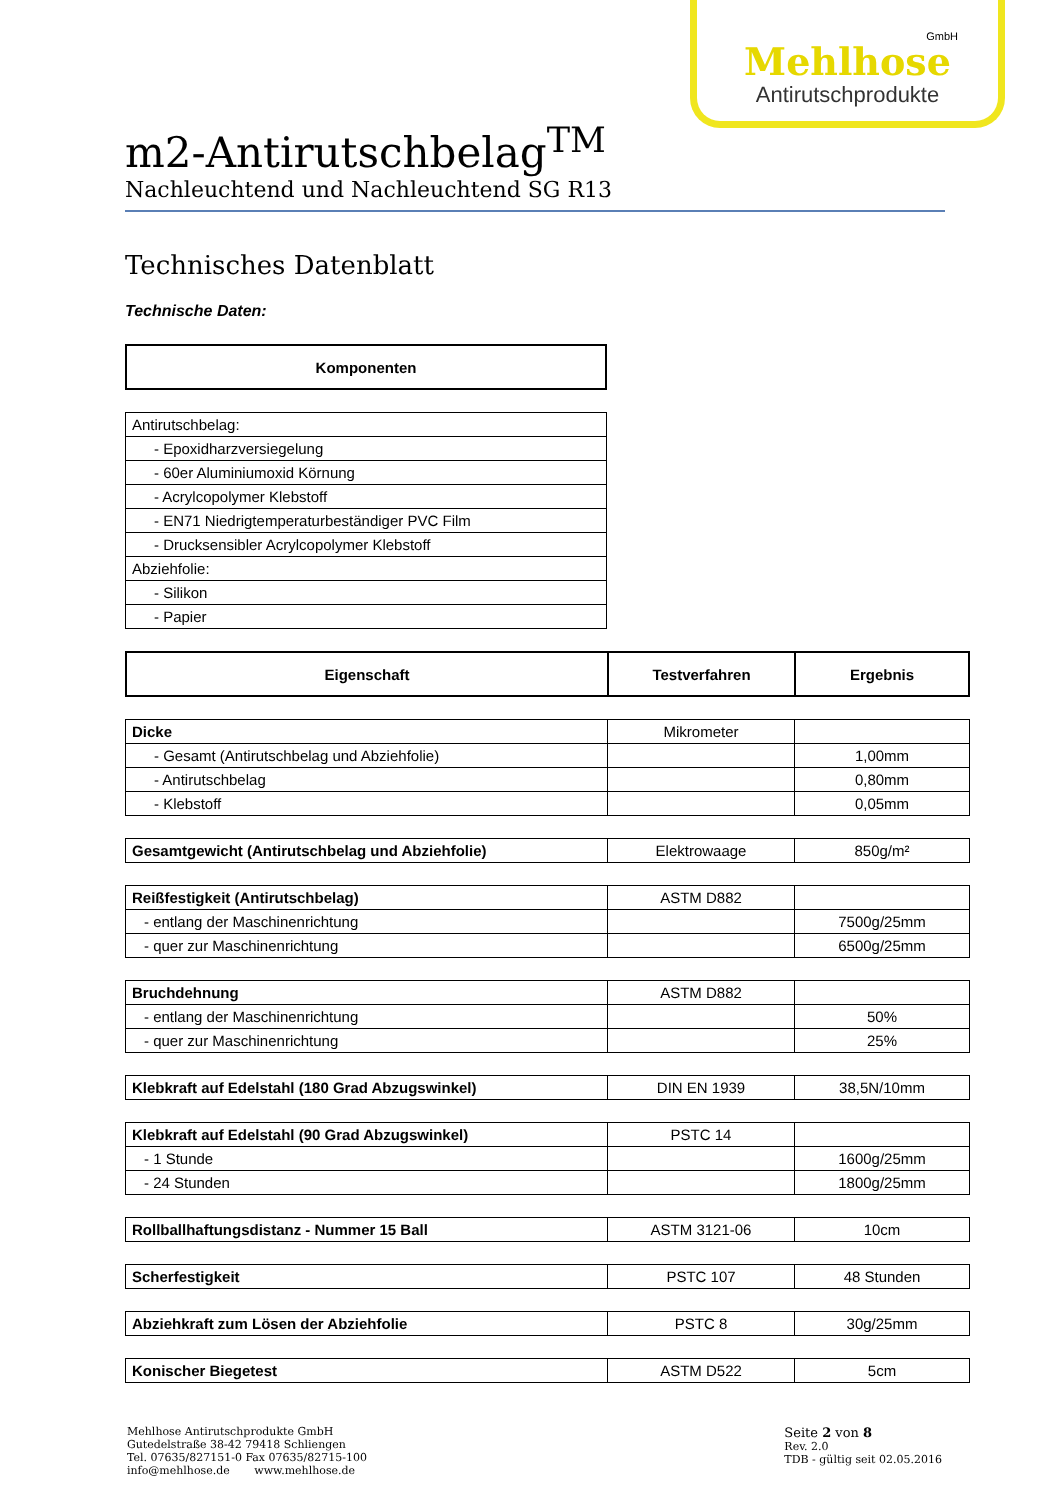GmbH
Mehlhose
Antirutschprodukte
m2-Antirutschbelag<sup>TM</sup>
Nachleuchtend und Nachleuchtend SG R13
Technisches Datenblatt
Technische Daten:
| Komponenten |
| --- |
| Antirutschbelag: |
| - Epoxidharzversiegelung |
| - 60er Aluminiumoxid Körnung |
| - Acrylcopolymer Klebstoff |
| - EN71 Niedrigtemperaturbeständiger PVC Film |
| - Drucksensibler Acrylcopolymer Klebstoff |
| Abziehfolie: |
| - Silikon |
| - Papier |
| Eigenschaft | Testverfahren | Ergebnis |
| --- | --- | --- |
| Dicke | Mikrometer | |
| - Gesamt (Antirutschbelag und Abziehfolie) | | 1,00mm |
| - Antirutschbelag | | 0,80mm |
| - Klebstoff | | 0,05mm |
| Gesamtgewicht (Antirutschbelag und Abziehfolie) | Elektrowaage | 850g/m² |
| Reißfestigkeit (Antirutschbelag) | ASTM D882 | |
| - entlang der Maschinenrichtung | | 7500g/25mm |
| - quer zur Maschinenrichtung | | 6500g/25mm |
| Bruchdehnung | ASTM D882 | |
| - entlang der Maschinenrichtung | | 50% |
| - quer zur Maschinenrichtung | | 25% |
| Klebkraft auf Edelstahl (180 Grad Abzugswinkel) | DIN EN 1939 | 38,5N/10mm |
| Klebkraft auf Edelstahl (90 Grad Abzugswinkel) | PSTC 14 | |
| - 1 Stunde | | 1600g/25mm |
| - 24 Stunden | | 1800g/25mm |
| Rollballhaftungsdistanz - Nummer 15 Ball | ASTM 3121-06 | 10cm |
| Scherfestigkeit | PSTC 107 | 48 Stunden |
| Abziehkraft zum Lösen der Abziehfolie | PSTC 8 | 30g/25mm |
| Konischer Biegetest | ASTM D522 | 5cm |
Mehlhose Antirutschprodukte GmbH
Gutedelstraße 38-42 79418 Schliengen
Tel. 07635/827151-0 Fax 07635/82715-100
info@mehlhose.de www.mehlhose.de
Seite 2 von 8
Rev. 2.0
TDB - gültig seit 02.05.2016